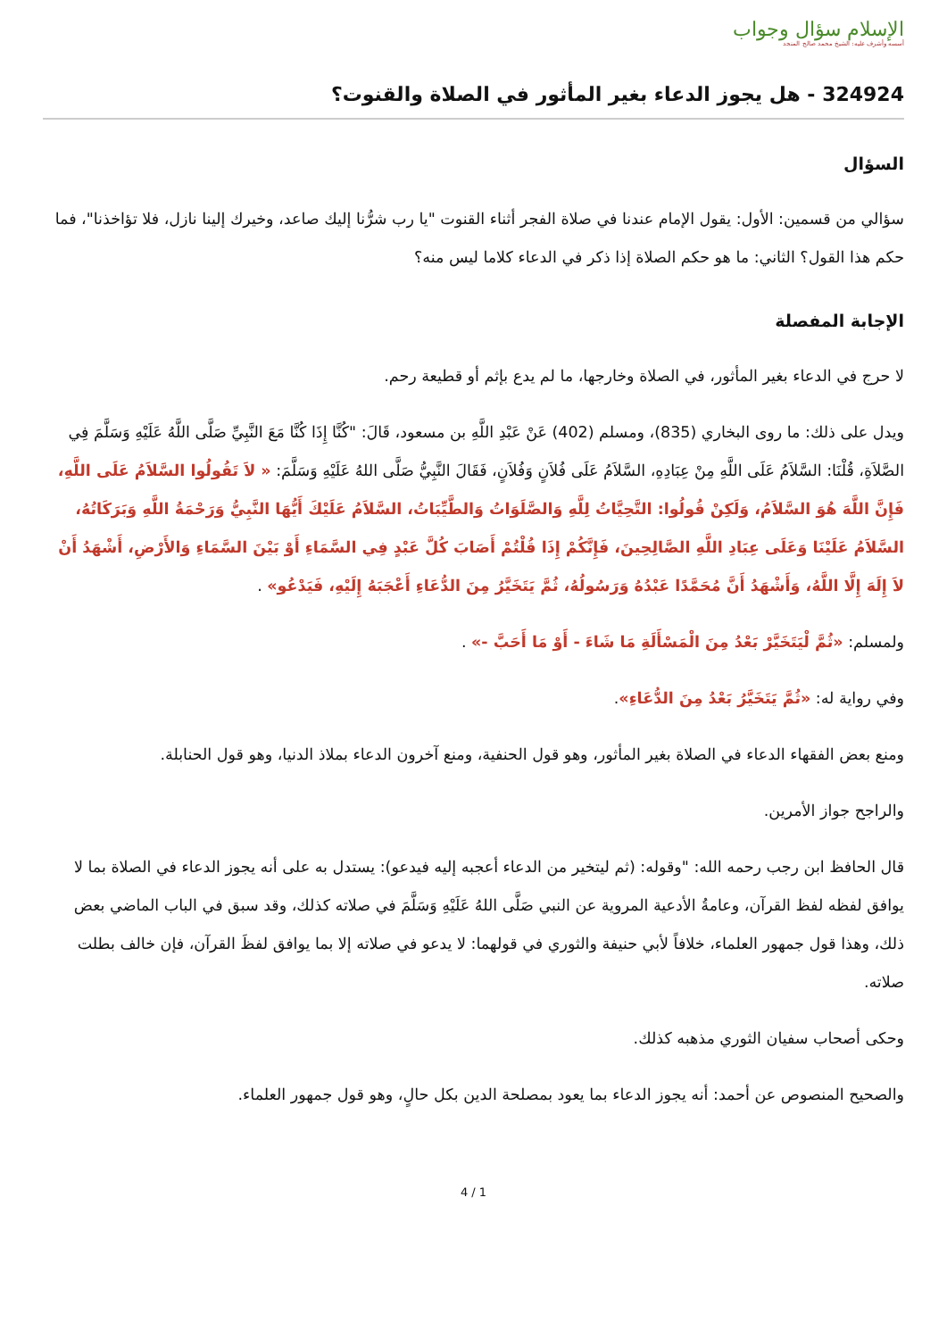الإسلام سؤال وجواب
أسسه وأشرف عليه: الشيخ محمد صالح المنجد
324924 - هل يجوز الدعاء بغير المأثور في الصلاة والقنوت؟
السؤال
سؤالي من قسمين: الأول: يقول الإمام عندنا في صلاة الفجر أثناء القنوت "يا رب شرُّنا إليك صاعد، وخيرك إلينا نازل، فلا تؤاخذنا"، فما حكم هذا القول؟ الثاني: ما هو حكم الصلاة إذا ذكر في الدعاء كلاما ليس منه؟
الإجابة المفصلة
لا حرج في الدعاء بغير المأثور، في الصلاة وخارجها، ما لم يدع بإثم أو قطيعة رحم.
ويدل على ذلك: ما روى البخاري (835)، ومسلم (402) عَنْ عَبْدِ اللَّهِ بن مسعود، قَالَ: "كُنَّا إِذَا كُنَّا مَعَ النَّبِيِّ صَلَّى اللَّهُ عَلَيْهِ وَسَلَّمَ فِي الصَّلاَةِ، قُلْنَا: السَّلاَمُ عَلَى اللَّهِ مِنْ عِبَادِهِ، السَّلاَمُ عَلَى فُلاَنٍ وَفُلاَنٍ، فَقَالَ النَّبِيُّ صَلَّى اللهُ عَلَيْهِ وَسَلَّمَ: « لاَ تَقُولُوا السَّلاَمُ عَلَى اللَّهِ، فَإِنَّ اللَّهَ هُوَ السَّلاَمُ، وَلَكِنْ قُولُوا: التَّحِيَّاتُ لِلَّهِ وَالصَّلَوَاتُ وَالطَّيِّبَاتُ، السَّلاَمُ عَلَيْكَ أَيُّهَا النَّبِيُّ وَرَحْمَةُ اللَّهِ وَبَرَكَاتُهُ، السَّلاَمُ عَلَيْنَا وَعَلَى عِبَادِ اللَّهِ الصَّالِحِينَ، فَإِنَّكُمْ إِذَا قُلْتُمْ أَصَابَ كُلَّ عَبْدٍ فِي السَّمَاءِ أَوْ بَيْنَ السَّمَاءِ وَالأَرْضِ، أَشْهَدُ أَنْ لاَ إِلَهَ إِلَّا اللَّهُ، وَأَشْهَدُ أَنَّ مُحَمَّدًا عَبْدُهُ وَرَسُولُهُ، ثُمَّ يَتَخَيَّرُ مِنَ الدُّعَاءِ أَعْجَبَهُ إِلَيْهِ، فَيَدْعُو» .
ولمسلم: «ثُمَّ لْيَتَخَيَّرْ بَعْدُ مِنَ الْمَسْأَلَةِ مَا شَاءَ - أَوْ مَا أَحَبَّ -» .
وفي رواية له: «ثُمَّ يَتَخَيَّرُ بَعْدُ مِنَ الدُّعَاءِ».
ومنع بعض الفقهاء الدعاء في الصلاة بغير المأثور، وهو قول الحنفية، ومنع آخرون الدعاء بملاذ الدنيا، وهو قول الحنابلة.
والراجح جواز الأمرين.
قال الحافظ ابن رجب رحمه الله: "وقوله: (ثم ليتخير من الدعاء أعجبه إليه فيدعو): يستدل به على أنه يجوز الدعاء في الصلاة بما لا يوافق لفظه لفظ القرآن، وعامةُ الأدعية المروية عن النبي صَلَّى اللهُ عَلَيْهِ وَسَلَّمَ في صلاته كذلك، وقد سبق في الباب الماضي بعض ذلك، وهذا قول جمهور العلماء، خلافاً لأبي حنيفة والثوري في قولهما: لا يدعو في صلاته إلا بما يوافق لفظَ القرآن، فإن خالف بطلت صلاته.
وحكى أصحاب سفيان الثوري مذهبه كذلك.
والصحيح المنصوص عن أحمد: أنه يجوز الدعاء بما يعود بمصلحة الدين بكل حالٍ، وهو قول جمهور العلماء.
4 / 1